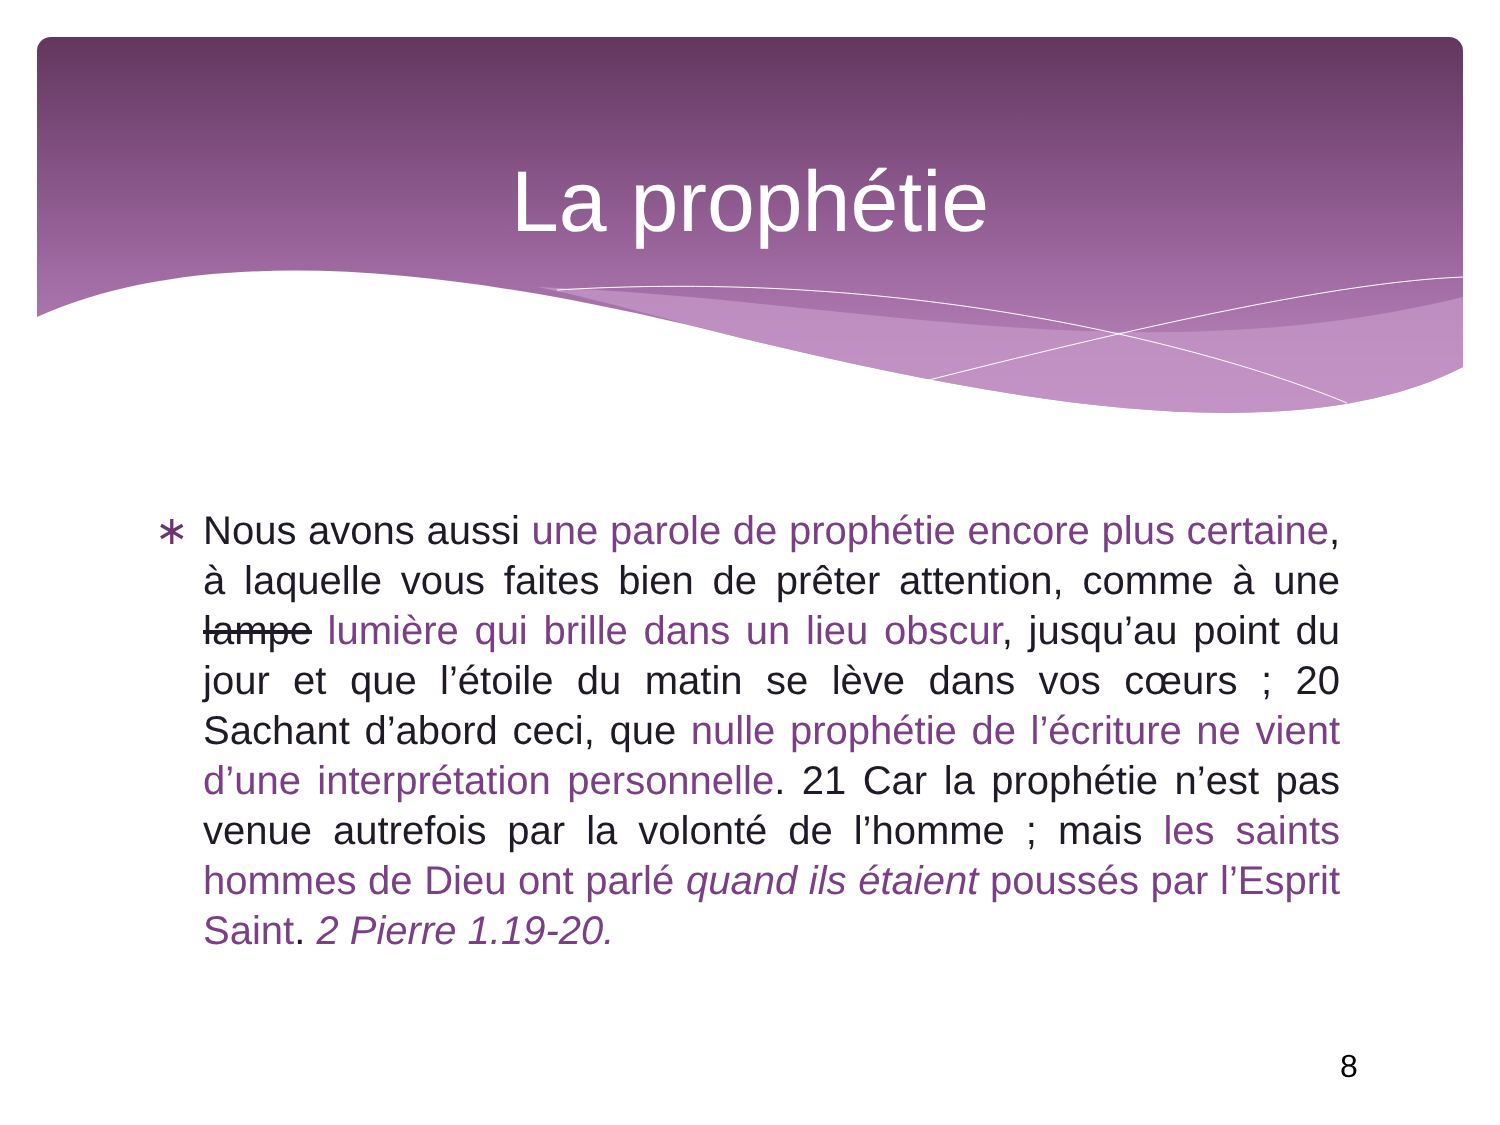La prophétie
∗ Nous avons aussi une parole de prophétie encore plus certaine, à laquelle vous faites bien de prêter attention, comme à une lampe lumière qui brille dans un lieu obscur, jusqu’au point du jour et que l’étoile du matin se lève dans vos cœurs ; 20 Sachant d’abord ceci, que nulle prophétie de l’écriture ne vient d’une interprétation personnelle. 21 Car la prophétie n’est pas venue autrefois par la volonté de l’homme ; mais les saints hommes de Dieu ont parlé quand ils étaient poussés par l’Esprit Saint. 2 Pierre 1.19-20.
8